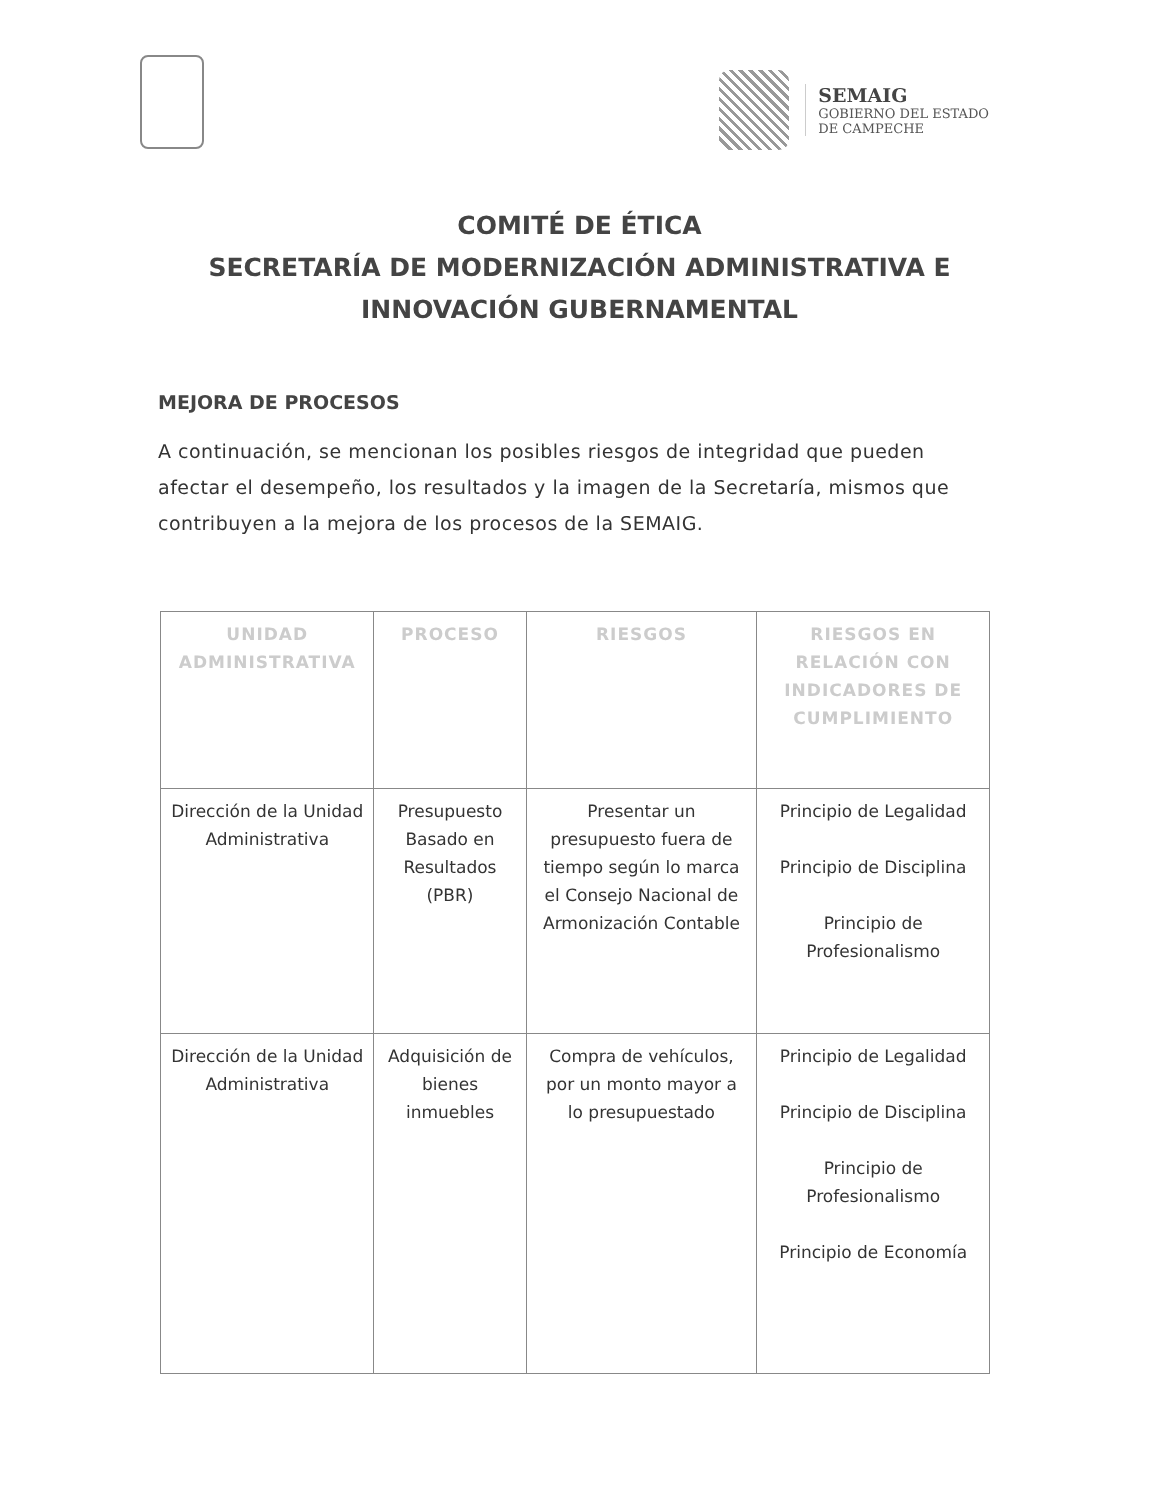SEMAIG
GOBIERNO DEL ESTADO
DE CAMPECHE
COMITÉ DE ÉTICA
SECRETARÍA DE MODERNIZACIÓN ADMINISTRATIVA E INNOVACIÓN GUBERNAMENTAL
MEJORA DE PROCESOS
A continuación, se mencionan los posibles riesgos de integridad que pueden afectar el desempeño, los resultados y la imagen de la Secretaría, mismos que contribuyen a la mejora de los procesos de la SEMAIG.
| UNIDAD ADMINISTRATIVA | PROCESO | RIESGOS | RIESGOS EN RELACIÓN CON INDICADORES DE CUMPLIMIENTO |
| --- | --- | --- | --- |
| Dirección de la Unidad Administrativa | Presupuesto Basado en Resultados (PBR) | Presentar un presupuesto fuera de tiempo según lo marca el Consejo Nacional de Armonización Contable | Principio de Legalidad Principio de Disciplina Principio de Profesionalismo |
| Dirección de la Unidad Administrativa | Adquisición de bienes inmuebles | Compra de vehículos, por un monto mayor a lo presupuestado | Principio de Legalidad Principio de Disciplina Principio de Profesionalismo Principio de Economía |